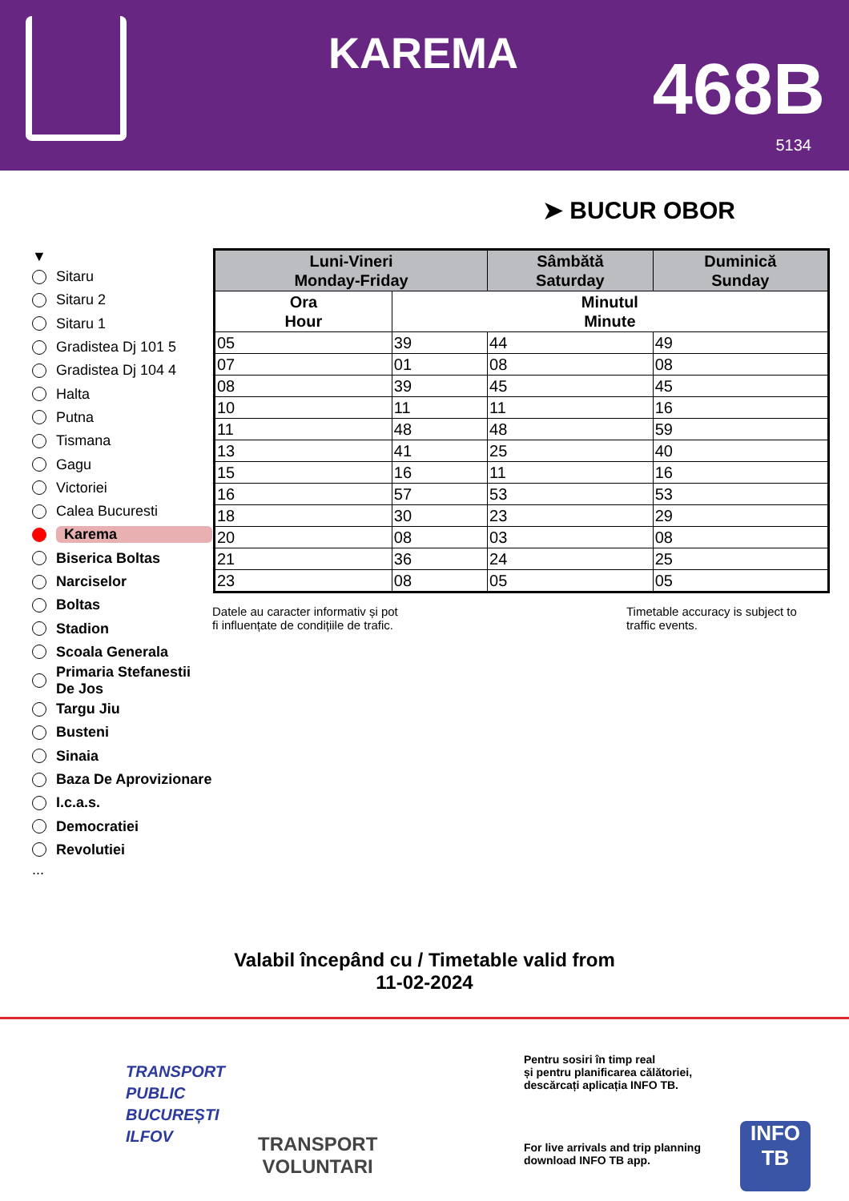KAREMA 468B
5134
➤ BUCUR OBOR
▼
Sitaru
Sitaru 2
Sitaru 1
Gradistea Dj 101 5
Gradistea Dj 104 4
Halta
Putna
Tismana
Gagu
Victoriei
Calea Bucuresti
Karema
Biserica Boltas
Narciselor
Boltas
Stadion
Scoala Generala
Primaria Stefanestii De Jos
Targu Jiu
Busteni
Sinaia
Baza De Aprovizionare
I.c.a.s.
Democratiei
Revolutiei
...
| Luni-Vineri Monday-Friday | | Sâmbătă Saturday | Duminică Sunday |
| --- | --- | --- | --- |
| Ora Hour | Minutul Minute | | |
| 05 | 39 | 44 | 49 |
| 07 | 01 | 08 | 08 |
| 08 | 39 | 45 | 45 |
| 10 | 11 | 11 | 16 |
| 11 | 48 | 48 | 59 |
| 13 | 41 | 25 | 40 |
| 15 | 16 | 11 | 16 |
| 16 | 57 | 53 | 53 |
| 18 | 30 | 23 | 29 |
| 20 | 08 | 03 | 08 |
| 21 | 36 | 24 | 25 |
| 23 | 08 | 05 | 05 |
Datele au caracter informativ și pot
fi influențate de condițiile de trafic.
Timetable accuracy is subject to
traffic events.
Valabil începând cu / Timetable valid from
11-02-2024
TRANSPORT
PUBLIC
BUCUREȘTI
ILFOV
TRANSPORT
VOLUNTARI
Pentru sosiri în timp real
și pentru planificarea călătoriei,
descărcați aplicația INFO TB.
For live arrivals and trip planning
download INFO TB app.
INFO
TB